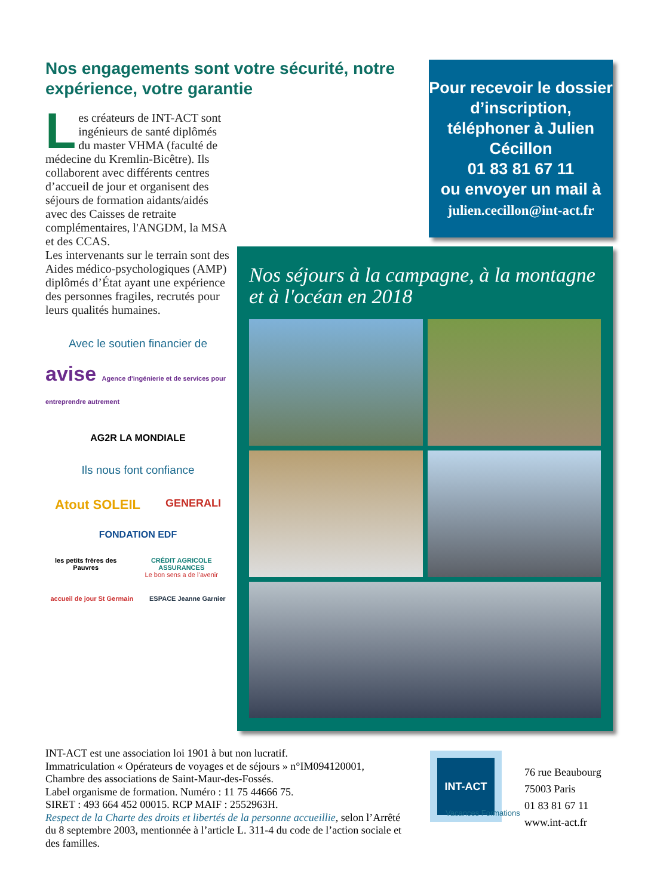Nos engagements sont votre sécurité, notre expérience, votre garantie
Les créateurs de INT-ACT sont ingénieurs de santé diplômés du master VHMA (faculté de médecine du Kremlin-Bicêtre). Ils collaborent avec différents centres d’accueil de jour et organisent des séjours de formation aidants/aidés avec des Caisses de retraite complémentaires, l'ANGDM, la MSA et des CCAS.
Les intervenants sur le terrain sont des Aides médico-psychologiques (AMP) diplômés d’État ayant une expérience des personnes fragiles, recrutés pour leurs qualités humaines.
Avec le soutien financier de
avise Agence d'ingénierie et de services pour entreprendre autrement
AG2R LA MONDIALE
Ils nous font confiance
Atout SOLEIL
GENERALI
FONDATION EDF
les petits frères des Pauvres CRÉDIT AGRICOLE ASSURANCES
Le bon sens a de l’avenir
accueil de jour St Germain ESPACE Jeanne Garnier
Pour recevoir le dossier d’inscription, téléphoner à Julien Cécillon
01 83 81 67 11
ou envoyer un mail à
julien.cecillon@int-act.fr
Nos séjours à la campagne, à la montagne et à l'océan en 2018
INT-ACT est une association loi 1901 à but non lucratif.
Immatriculation « Opérateurs de voyages et de séjours » n°IM094120001, Chambre des associations de Saint-Maur-des-Fossés.
Label organisme de formation. Numéro : 11 75 44666 75.
SIRET : 493 664 452 00015. RCP MAIF : 2552963H.
Respect de la Charte des droits et libertés de la personne accueillie, selon l’Arrêté du 8 septembre 2003, mentionnée à l’article L. 311-4 du code de l’action sociale et des familles.
INT-ACT
Vacances Formations
76 rue Beaubourg
75003 Paris
01 83 81 67 11
www.int-act.fr